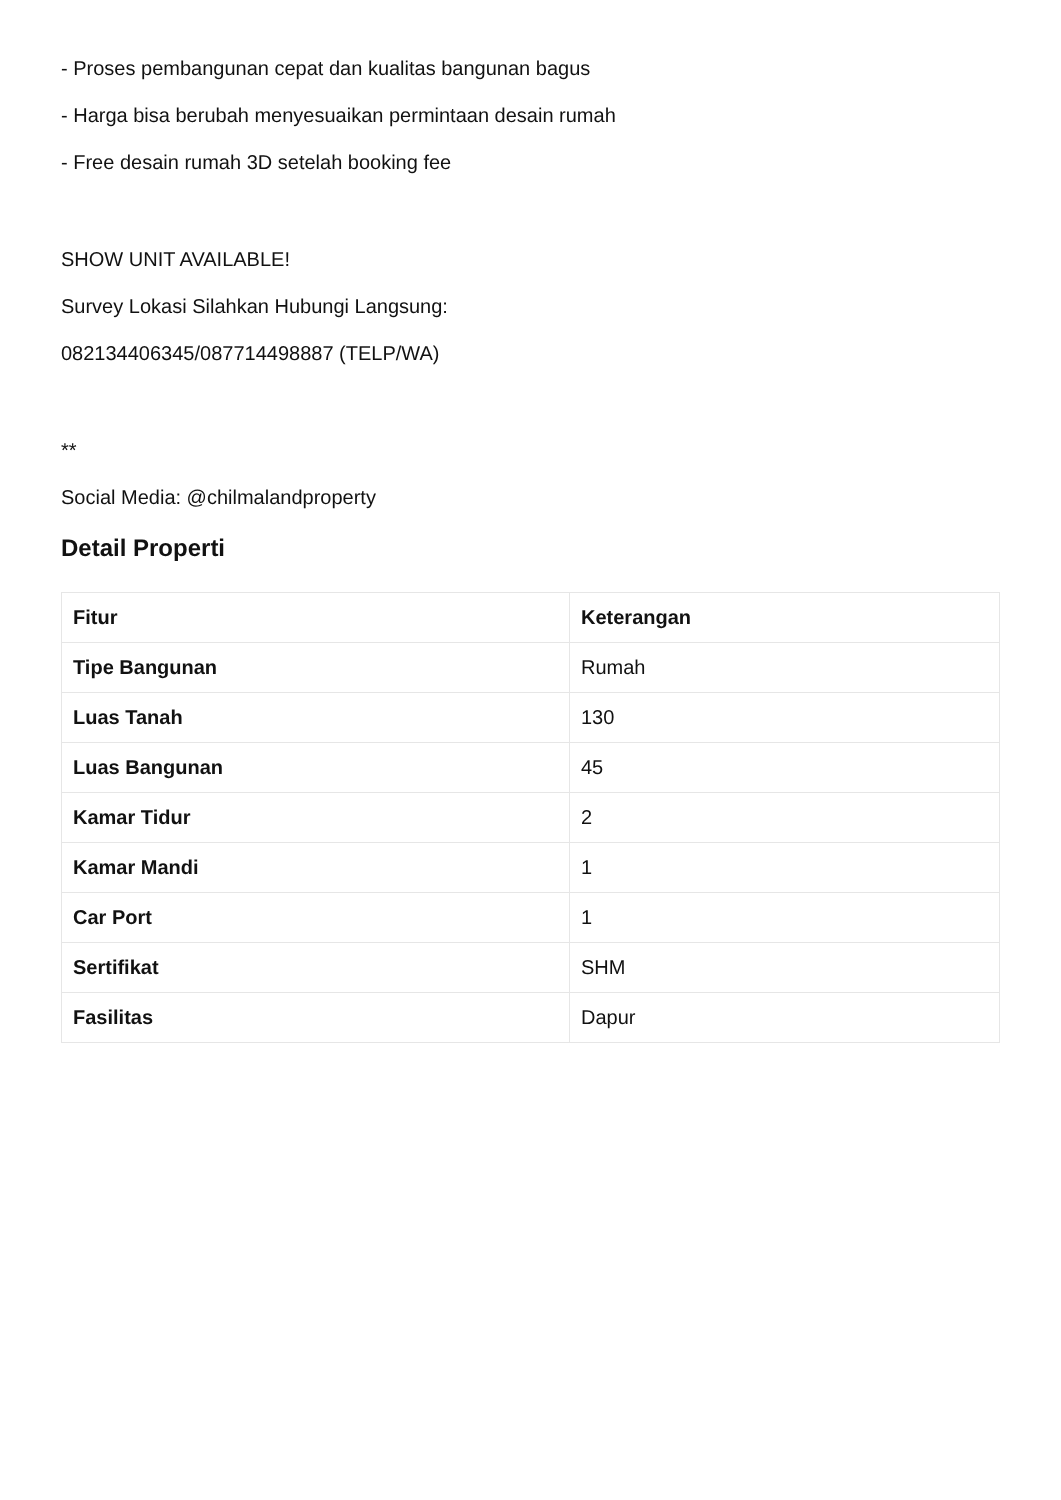- Proses pembangunan cepat dan kualitas bangunan bagus
- Harga bisa berubah menyesuaikan permintaan desain rumah
- Free desain rumah 3D setelah booking fee
SHOW UNIT AVAILABLE!
Survey Lokasi Silahkan Hubungi Langsung:
082134406345/087714498887 (TELP/WA)
**
Social Media: @chilmalandproperty
Detail Properti
| Fitur | Keterangan |
| --- | --- |
| Tipe Bangunan | Rumah |
| Luas Tanah | 130 |
| Luas Bangunan | 45 |
| Kamar Tidur | 2 |
| Kamar Mandi | 1 |
| Car Port | 1 |
| Sertifikat | SHM |
| Fasilitas | Dapur |